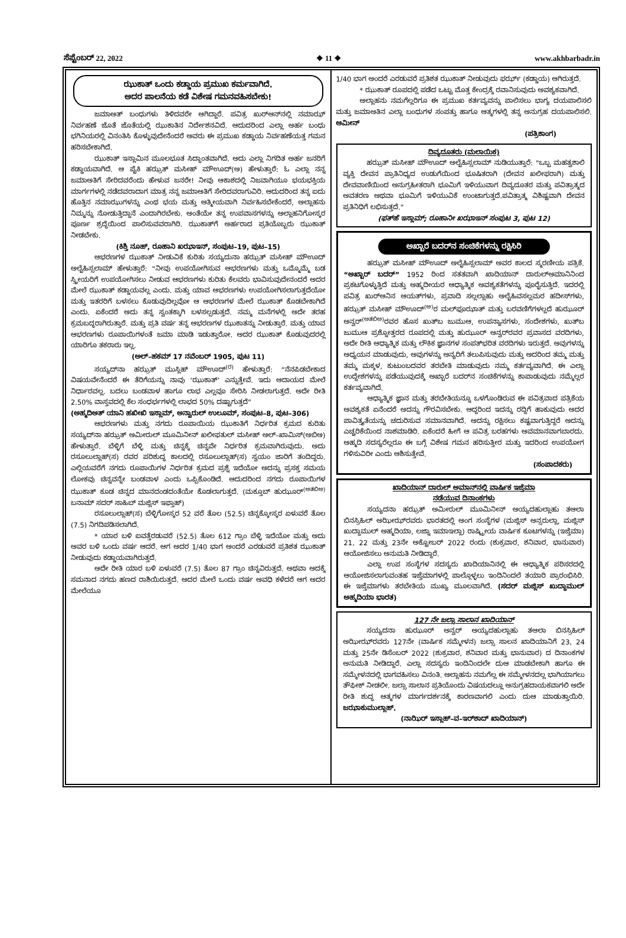ಸೆಪ್ಟೆಂಬರ್ 22, 2022 ❖ 11 ❖ www.akhbarbadr.in
ಝುಕಾತ್ ಒಂದು ಕಡ್ಡಾಯ ಪ್ರಮುಖ ಕರ್ಮವಾಗಿದೆ.
ಅದರ ಪಾಲನೆಯ ಕಡೆ ವಿಶೇಷ ಗಮನವಹಿಸಬೇಕು!
ಜಮಾಅತ್ ಬಂಧುಗಳು ತಿಳಿದವರೇ ಆಗಿದ್ದಾರೆ. ಪವಿತ್ರ ಖುರ್‌ಆನ್‌ನಲ್ಲಿ ನಮಾಝ್ ನಿರ್ವಹಣೆ ಜೊತೆ ಜೊತೆಯಲ್ಲಿ ಝುಕಾತಿನ ನಿರ್ದೇಶನವಿದೆ. ಆದುದರಿಂದ ಎಲ್ಲಾ ಅರ್ಹ ಬಂಧು ಭಗಿನಿಯರಲ್ಲಿ ವಿನಂತಿಸಿ ಕೊಳ್ಳುವುದೇನೆಂದರೆ ಅವರು ಈ ಪ್ರಮುಖ ಕಡ್ಡಾಯ ನಿರ್ವಹಣೆಯತ್ತ ಗಮನ ಹರಿಸಬೇಕಾಗಿದೆ.
ಝುಕಾತ್ ಇಸ್ಲಾಮಿನ ಮೂಲಭೂತ ಸಿದ್ಧಾಂತವಾಗಿದೆ. ಅದು ಎಲ್ಲಾ ನಿಗದಿತ ಅರ್ಹ ಜನರಿಗೆ ಕಡ್ಡಾಯವಾಗಿದೆ. ಆ ಪೈಕಿ ಹಝ್ರತ್ ಮಸೀಹ್ ಮೌಊದ್(ಅ) ಹೇಳುತ್ತಾರೆ: ಓ ಎಲ್ಲಾ ನನ್ನ ಜಮಾಅತಿಗೆ ಸೇರಿದವರೆಂದು ಹೇಳುವ ಜನರೇ! ನೀವು ಆಕಾಶದಲ್ಲಿ ನಿಜವಾಗಿಯೂ ಭಯಭಕ್ತಿಯ ಮಾರ್ಗಗಳಲ್ಲಿ ನಡೆದವರಾದಾಗ ಮಾತ್ರ ನನ್ನ ಜಮಾಅತಿಗೆ ಸೇರಿದವರಾಗುವಿರಿ. ಆದುದರಿಂದ ತನ್ನ ಐದು ಹೊತ್ತಿನ ನಮಾಝುಗಳನ್ನು ಎಂಥ ಭಯ ಮತ್ತು ಆತ್ಮೀಯವಾಗಿ ನಿರ್ವಹಿಸಬೇಕೆಂದರೆ, ಅಲ್ಲಾಹನು ನಿಮ್ಮನ್ನು ನೋಡುತ್ತಿದ್ದಾನೆ ಎಂದಾಗಿರಬೇಕು. ಅಂತೆಯೇ ತನ್ನ ಉಪವಾಸಗಳನ್ನು ಅಲ್ಲಾಹನಿಗೋಸ್ಕರ ಪೂರ್ಣ ಶ್ರದ್ಧೆಯಿಂದ ಪಾಲಿಸುವವರಾಗಿರಿ. ಝುಕಾತ್‌ಗೆ ಅರ್ಹರಾದ ಪ್ರತಿಯೊಬ್ಬರು ಝುಕಾತ್ ನೀಡಬೇಕು.
(ಕಿಶ್ತಿ ನೂಹ್, ರೂಹಾನಿ ಖಝಾಇನ್, ಸಂಪುಟ–19, ಪುಟ–15)
ಆಭರಣಗಳ ಝುಕಾತ್ ನೀಡುವಿಕೆ ಕುರಿತು ಸಯ್ಯದುನಾ ಹಝ್ರತ್ ಮಸೀಹ್ ಮೌಊದ್ ಅಲೈಹಿಸ್ಸಲಾಮ್ ಹೇಳುತ್ತಾರೆ: “ನೀವು ಉಪಯೋಗಿಸುವ ಆಭರಣಗಳು ಮತ್ತು ಒಮ್ಮೊಮ್ಮೆ ಬಡ ಸ್ತ್ರೀಯರಿಗೆ ಉಪಯೋಗಿಸಲು ನೀಡುವ ಆಭರಣಗಳು ಕುರಿತು ಕೆಲವರು ಭಾವಿಸುವುದೇನಂದರೆ ಅದರ ಮೇಲೆ ಝುಕಾತ್ ಕಡ್ಡಾಯವಲ್ಲ ಎಂದು. ಮತ್ತು ಯಾವ ಆಭರಣಗಳು ಉಪಯೋಗಿಸಲಾಗುತ್ತದೆಯೋ ಮತ್ತು ಇತರರಿಗೆ ಬಳಸಲು ಕೊಡುವುದಿಲ್ಲವೋ ಆ ಆಭರಣಗಳ ಮೇಲೆ ಝುಕಾತ್ ಕೊಡಬೇಕಾಗಿದೆ ಎಂದು. ಏಕೆಂದರೆ ಅದು ತನ್ನ ಸ್ವಂತಕ್ಕಾಗಿ ಬಳಸಲ್ಪಡುತ್ತದೆ. ನಮ್ಮ ಮನೆಗಳಲ್ಲಿ ಅದೇ ತರಹ ಕ್ರಮಬದ್ಧರಾಗಿರುತ್ತಾರೆ. ಮತ್ತು ಪ್ರತಿ ವರ್ಷ ತನ್ನ ಆಭರಣಗಳ ಝುಕಾತನ್ನು ನೀಡುತ್ತಾರೆ. ಮತ್ತು ಯಾವ ಆಭರಣಗಳು ರೂಪಾಯಿಗಳಂತೆ ಜಮಾ ಮಾಡಿ ಇಡುತ್ತಾರೋ. ಅದರ ಝುಕಾತ್ ಕೊಡುವುದರಲ್ಲಿ ಯಾರಿಗೂ ತಕರಾರು ಇಲ್ಲ.
(ಅಲ್–ಹಕಮ್ 17 ನವೆಂಬರ್ 1905, ಪುಟ 11)
ಸಯ್ಯದ್‌ನಾ ಹಝ್ರತ್ ಮುಸ್ಲಿಹ್ ಮೌಊದ್<sup>(ರ)</sup> ಹೇಳುತ್ತಾರೆ: “ನೆನಪಿಡಬೇಕಾದ ವಿಷಯವೇನೆಂದರೆ ಈ ತೆರಿಗೆಯನ್ನು ನಾವು ‘ಝುಕಾತ್’ ಎನ್ನುತ್ತೇವೆ. ಇದು ಆದಾಯದ ಮೇಲೆ ನಿರ್ಧಾರವಲ್ಲ. ಬದಲು ಬಂಡವಾಳ ಹಾಗೂ ಲಾಭ ಎಲ್ಲವೂ ಸೇರಿಸಿ ನೀಡಲಾಗುತ್ತದೆ. ಅದೇ ರೀತಿ 2.50% ವಾಸ್ತವದಲ್ಲಿ ಕೆಲ ಸಂಧರ್ಭಗಳಲ್ಲಿ ಲಾಭದ 50% ದಷ್ಟಾಗುತ್ತದೆ”
(ಅಹ್ಮದಿಅತ್ ಯಾನಿ ಹಖೀಖಿ ಇಸ್ಲಾಮ್, ಅನ್ವಾರುಲ್ ಉಲೂಮ್, ಸಂಪುಟ–8, ಪುಟ–306)
ಆಭರಣಗಳು ಮತ್ತು ನಗದು ರೂಪಾಯಿಯ ಝುಕಾತಿಗೆ ನಿರ್ಧರಿತ ಕ್ರಮದ ಕುರಿತು ಸಯ್ಯದ್‌ನಾ ಹಝ್ರತ್ ಅಮೀರುಲ್ ಮೂಮಿನೀನ್ ಖಲೀಫತುಲ್ ಮಸೀಹ್ ಅಲ್–ಖಾಮಿಸ್(ಅಬಿಅ) ಹೇಳುತ್ತಾರೆ. ಬೆಳ್ಳಿಗೆ ಬೆಳ್ಳಿ ಮತ್ತು ಚಿನ್ನಕ್ಕೆ ಚಿನ್ನವೇ ನಿರ್ಧರಿತ ಕ್ರಮವಾಗಿರುವುದು. ಅದು ರಸೂಲುಲ್ಲಾಹ್(ಸ) ರವರ ಪರಿಶುದ್ಧ ಕಾಲದಲ್ಲಿ ರಸೂಲುಲ್ಲಾಹ್(ಸ) ಸ್ವಯಂ ಜಾರಿಗೆ ತಂದಿದ್ದರು. ಎಲ್ಲಿಯವರೆಗೆ ನಗದು ರೂಪಾಯಿಗಳ ನಿರ್ಧರಿತ ಕ್ರಮದ ಪ್ರಶ್ನೆ ಇದೆಯೋ ಅದನ್ನು ಪ್ರಸಕ್ತ ಸಮಯ ಲೋಕವು ಚಿನ್ನವನ್ನೇ ಬಂಡವಾಳ ಎಂದು ಒಪ್ಪಿಕೊಂಡಿದೆ. ಆದುದರಿಂದ ನಗದು ರೂಪಾಯಿಗಳ ಝುಕಾತ್ ಕೂಡ ಚಿನ್ನದ ಮಾನದಂಡದಂತೆಯೇ ಕೊಡಲಾಗುತ್ತದೆ. (ಮಕ್ತೂಬ್ ಹುಝೂರ್<sup>(ಅತಬಿಅ)</sup> ಬನಾಮ್ ಸದರ್ ಸಾಹಿಬ್ ಮಜ್ಲಿಸ್ ಇಫ್ತಾಹ್)
ರಸೂಲುಲ್ಲಾಹ್(ಸ) ಬೆಳ್ಳಿಗೋಸ್ಕರ 52 ವರೆ ತೊಲ (52.5) ಚಿನ್ನಕ್ಕೋಸ್ಕರ ಏಳುವರೆ ತೊಲ (7.5) ನಿಗದಿಪಡಿಸಲಾಗಿದೆ.
* ಯಾರ ಬಳಿ ಐವತ್ತೆರಡುವರೆ (52.5) ತೊಲ 612 ಗ್ರಾಂ ಬೆಳ್ಳಿ ಇದೆಯೋ ಮತ್ತು ಅದು ಅವರ ಬಳಿ ಒಂದು ವರ್ಷ ಆದರೆ. ಆಗ ಅದರ 1/40 ಭಾಗ ಅಂದರೆ ಎರಡುವರೆ ಪ್ರತಿಶತ ಝುಕಾತ್ ನೀಡುವುದು ಕಡ್ಡಾಯವಾಗಿರುತ್ತದೆ.
ಅದೇ ರೀತಿ ಯಾರ ಬಳಿ ಏಳುವರೆ (7.5) ತೊಲ 87 ಗ್ರಾಂ ಚಿನ್ನವಿರುತ್ತದೆ. ಅಥವಾ ಅದಕ್ಕೆ ಸಮನಾದ ನಗದು ಹಣದ ರಾಶಿಯಿರುತ್ತದೆ. ಅದರ ಮೇಲೆ ಒಂದು ವರ್ಷ ಅವಧಿ ಕಳೆದರೆ ಆಗ ಅದರ ಮೇಲೆಯೂ
1/40 ಭಾಗ ಅಂದರೆ ಎರಡುವರೆ ಪ್ರತಿಶತ ಝುಕಾತ್ ನೀಡುವುದು ಫರ್ಝ್ (ಕಡ್ಡಾಯ) ಆಗಿರುತ್ತದೆ.
* ಝುಕಾತ್ ರೂಪದಲ್ಲಿ ಪಡೆದ ಒಟ್ಟು ಮೊತ್ತ ಕೇಂದ್ರಕ್ಕೆ ರವಾನಿಸುವುದು ಅವಶ್ಯಕವಾಗಿದೆ.
ಅಲ್ಲಾಹನು ನಮಗೆಲ್ಲರಿಗೂ ಈ ಪ್ರಮುಖ ಕರ್ತವ್ಯವನ್ನು ಪಾಲಿಸಲು ಭಾಗ್ಯ ದಯಪಾಲಿಸಲಿ ಮತ್ತು ಜಮಾಅತಿನ ಎಲ್ಲಾ ಬಂಧುಗಳ ಸಂಪತ್ತು ಹಾಗೂ ಆತ್ಮಗಳಲ್ಲಿ ತನ್ನ ಅನುಗ್ರಹ ದಯಪಾಲಿಸಲಿ. ಆಮೀನ್
(ಪತ್ರಿಕಾಂಗ)
ದಿವ್ಯದೂತರು (ಮಲಾಯಿಕ)
ಹಝ್ರತ್ ಮಸೀಹ್ ಮೌಊದ್ ಅಲೈಹಿಸ್ಸಲಾಮ್ ನುಡಿಯುತ್ತಾರೆ: "ಒಬ್ಬ ಮಹತ್ವಶಾಲಿ ವ್ಯಕ್ತಿ ದೇವನ ಪ್ರಾತಿನಿಧ್ಯದ ಉಡುಗೆಯಿಂದ ಭೂಷಿತರಾಗಿ (ದೇವನ ಖಲೀಫರಾಗಿ) ಮತ್ತು ದೇವವಾಣಿಯಿಂದ ಅನುಗ್ರಹೀತರಾಗಿ ಭೂಮಿಗೆ ಇಳಿಯುವಾಗ ದಿವ್ಯದೂತರ ಮತ್ತು ಪವಿತ್ರಾತ್ಮದ ಅವತರಣ ಅಥವಾ ಭೂಮಿಗೆ ಇಳಿಯುವಿಕೆ ಉಂಟಾಗುತ್ತದೆ.ಪವಿತ್ರಾತ್ಮ ವಿಶಿಷ್ಟವಾಗಿ ದೇವನ ಪ್ರತಿನಿಧಿಗೆ ಲಭಿಸುತ್ತದೆ.”
(ಫತ್‌ಹೆ ಇಸ್ಲಾಮ್; ರೂಹಾನೀ ಖಝಾಇನ್ ಸಂಪುಟ 3, ಪುಟ 12)
ಅಖ್ಬಾರೆ ಬದರ್‌ನ ಸಂಚಿಕೆಗಳನ್ನು ರಕ್ಷಿಸಿರಿ
ಹಝ್ರತ್ ಮಸೀಹ್ ಮೌಊದ್ ಅಲೈಹಿಸ್ಸಲಾಮ್ ಅವರ ಕಾಲದ ಸ್ಮರಣೀಯ ಪತ್ರಿಕೆ. “ಅಖ್ಬಾರ್ ಬದರ್” 1952 ರಿಂದ ಸತತವಾಗಿ ಖಾದಿಯಾನ್ ದಾರುಲ್‌ಅಮಾನಿನಿಂದ ಪ್ರಕಟಗೊಳ್ಳುತ್ತಿದೆ ಮತ್ತು ಅಹ್ಮದೀಯರ ಆಧ್ಯಾತ್ಮಿಕ ಅವಶ್ಯಕತೆಗಳನ್ನು ಪೂರೈಸುತ್ತಿದೆ. ಇದರಲ್ಲಿ ಪವಿತ್ರ ಖುರ್‌ಆನಿನ ಆಯತ್‌ಗಳು, ಪ್ರವಾದಿ ಸಲ್ಲಲ್ಲಾಹು ಅಲೈಹಿವಸಲ್ಲಮರ ಹದೀಸ್‌ಗಳು, ಹಝ್ರತ್ ಮಸೀಹ್ ಮೌಊದ್<sup>(ಅ)</sup>ರ ಮಲ್‌ಫೂಝಾತ್ ಮತ್ತು ಬರವಣಿಗೆಗಳಲ್ಲದೆ ಹುಝೂರ್ ಅನ್ವರ್<sup>(ಅತಬಿಅ)</sup>ರವರ ಹೊಸ ಖುತ್‌ಬ ಜುಮುಆ, ಉಪನ್ಯಾಸಗಳು, ಸಂದೇಶಗಳು, ಖುತ್‌ಬ ಜುಮುಆ ಪ್ರಶ್ನೋತ್ತರದ ರೂಪದಲ್ಲಿ ಮತ್ತು ಹುಝೂರ್ ಅನ್ವರ್‌ರವರ ಪ್ರವಾಸದ ವರದಿಗಳು, ಅದೇ ರೀತಿ ಆಧ್ಯಾತ್ಮಿಕ ಮತ್ತು ಲೌಕಿಕ ಜ್ಞಾನಗಳ ಸಂಪತ್‌ಭರಿತ ವರದಿಗಳು ಇರುತ್ತದೆ. ಅವುಗಳನ್ನು ಅಧ್ಯಯನ ಮಾಡುವುದು, ಅವುಗಳನ್ನು ಅನ್ಯರಿಗೆ ತಲುಪಿಸುವುದು ಮತ್ತು ಅದರಿಂದ ತಮ್ಮ ಮತ್ತು ತಮ್ಮ ಮಕ್ಕಳ, ಕುಟುಂಬದವರ ತರಬೇತಿ ಮಾಡುವುದು ನಮ್ಮ ಕರ್ತವ್ಯವಾಗಿದೆ. ಈ ಎಲ್ಲಾ ಉದ್ದೇಶಗಳನ್ನು ಪಡೆಯುವುದಕ್ಕೆ ಅಖ್ಬಾರೆ ಬದರ್‌ನ ಸಂಚಿಕೆಗಳನ್ನು ಕಾಪಾಡುವುದು ನಮ್ಮೆಲ್ಲರ ಕರ್ತವ್ಯವಾಗಿದೆ.
ಆಧ್ಯಾತ್ಮಿಕ ಜ್ಞಾನ ಮತ್ತು ತರಬೇತಿಯನ್ನೂ ಒಳಗೊಂಡಿರುವ ಈ ಪವಿತ್ರವಾದ ಪತ್ರಿಕೆಯ ಅವಶ್ಯಕತೆ ಏನೆಂದರೆ ಅದನ್ನು ಗೌರವಿಸಬೇಕು. ಆದ್ದರಿಂದ ಇದನ್ನು ರದ್ದಿಗೆ ಹಾಕುವುದು ಅದರ ಪಾವಿತ್ರ್ಯತೆಯನ್ನು ಚದುರಿಸುವ ಸಮಾನವಾಗಿದೆ. ಅದನ್ನು ರಕ್ಷಿಸಲು ಕಷ್ಟವಾಗುತ್ತಿದ್ದರೆ ಅದನ್ನು ಎಚ್ಚರಿಕೆಯಿಂದ ನಾಶಮಾಡಿರಿ. ಏಕೆಂದರೆ ಹೀಗೆ ಆ ಪವಿತ್ರ ಬರಹಗಳು ಅವಮಾನವಾಗಬಾರದು. ಅಹ್ಮದಿ ಸದಸ್ಯರೆಲ್ಲರೂ ಈ ಬಗ್ಗೆ ವಿಶೇಷ ಗಮನ ಹರಿಸುತ್ತೀರ ಮತ್ತು ಇದರಿಂದ ಉಪಯೋಗ ಗಳಿಸುವಿರೀ ಎಂದು ಆಶಿಸುತ್ತೇವೆ.
(ಸಂಪಾದಕರು)
ಖಾದಿಯಾನ್ ದಾರುಲ್ ಅಮಾನ್‌ನಲ್ಲಿ ವಾರ್ಷಿಕ ಇಜ್ತೆಮಾ
ನಡೆಯುವ ದಿನಾಂಕಗಳು
ಸಯ್ಯದನಾ ಹಝ್ರತ್ ಅಮೀರುಲ್ ಮೂಮಿನೀನ್ ಅಯ್ಯದಹುಲ್ಲಾಹು ತಆಲಾ ಬಿನಸ್ರಿಹಿಲ್ ಅಝೀಝ್‌ರವರು ಭಾರತದಲ್ಲಿ ಅಂಗ ಸಂಸ್ಥೆಗಳ (ಮಜ್ಲಿಸ್ ಅನ್ಸರುಲ್ಲಾ, ಮಜ್ಲಿಸ್ ಖುದ್ದಾಮುಲ್ ಅಹ್ಮದಿಯಾ, ಲಜ್ನಾ ಇಮಾಇಲ್ಲಾ) ರಾಷ್ಟ್ರೀಯ ವಾರ್ಷಿಕ ಕೂಟಗಳನ್ನು (ಇಜ್ತೆಮಾ) 21, 22 ಮತ್ತು 23ನೇ ಅಕ್ಟೋಬರ್ 2022 ರಂದು (ಶುಕ್ರವಾರ, ಶನಿವಾರ, ಭಾನುವಾರ) ಆಯೋಜಿಸಲು ಅನುಮತಿ ನೀಡಿದ್ದಾರೆ.
ಎಲ್ಲಾ ಉಪ ಸಂಸ್ಥೆಗಳ ಸದಸ್ಯರು ಖಾದಿಯಾನಿನಲ್ಲಿ ಈ ಆಧ್ಯಾತ್ಮಿಕ ಪರಿಸರದಲ್ಲಿ ಆಯೋಜಿಸಲಾಗುವಂತಹ ಇಜ್ತೆಮಾಗಳಲ್ಲಿ ಪಾಲ್ಗೊಳ್ಳಲು ಇಂದಿನಿಂದಲೆ ತಯಾರಿ ಪ್ರಾರಂಭಿಸಿರಿ. ಈ ಇಜ್ತೆಮಾಗಳು ತರಬೇತಿಯ ಮುಖ್ಯ ಮೂಲವಾಗಿದೆ. (ಸದರ್ ಮಜ್ಲಿಸ್ ಖುದ್ದಾಮುಲ್ ಅಹ್ಮದಿಯಾ ಭಾರತ)
127 ನೇ ಜಲ್ಸಾ ಸಾಲಾನ ಖಾದಿಯಾನ್
ಸಯ್ಯದನಾ ಹುಝೂರ್ ಅನ್ವರ್ ಅಯ್ಯದಹುಲ್ಲಾಹು ತಆಲಾ ಬಿನಸ್ರಿಹಿಲ್ ಅಝೀಝ್‌ರವರು 127ನೇ (ವಾರ್ಷಿಕ ಸಮ್ಮೇಳನ) ಜಲ್ಸಾ ಸಾಲನ ಖಾದಿಯಾನಿಗೆ 23, 24 ಮತ್ತು 25ನೇ ಡಿಸೆಂಬರ್ 2022 (ಶುಕ್ರವಾರ, ಶನಿವಾರ ಮತ್ತು ಭಾನುವಾರ) ದ ದಿನಾಂಕಗಳ ಅನುಮತಿ ನೀಡಿದ್ದಾರೆ. ಎಲ್ಲಾ ಸದಸ್ಯರು ಇಂದಿನಿಂದಲೇ ದುಆ ಮಾಡಬೇಕಾಗಿ ಹಾಗೂ ಈ ಸಮ್ಮೇಳನದಲ್ಲಿ ಭಾಗವಹಿಸಲು ವಿನಂತಿ. ಅಲ್ಲಾಹನು ನಮಗೆಲ್ಲ ಈ ಸಮ್ಮೇಳನದಲ್ಲ ಭಾಗಿಯಾಗಲು ತೌಫೀಕ್ ನೀಡಲೀ. ಜಲ್ಸಾ ಸಾಲಾನ ಪ್ರತಿಯೊಂದು ವಿಷಯದಲ್ಲೂ ಅನುಗ್ರಹದಾಯಕವಾಗಲಿ ಅದೇ ರೀತಿ ಶುದ್ಧ ಆತ್ಮಗಳ ಮಾರ್ಗದರ್ಶನಕ್ಕೆ ಕಾರಣವಾಗಲಿ ಎಂದು ದುಆ ಮಾಡುತ್ತಾಯಿರಿ. ಜಝಾಕುಮುಲ್ಲಾಹ್.
(ನಾಝಿರ್ ಇಸ್ಲಾಹ್–ವ–ಇರ್‌ಶಾದ್ ಖಾದಿಯಾನ್)